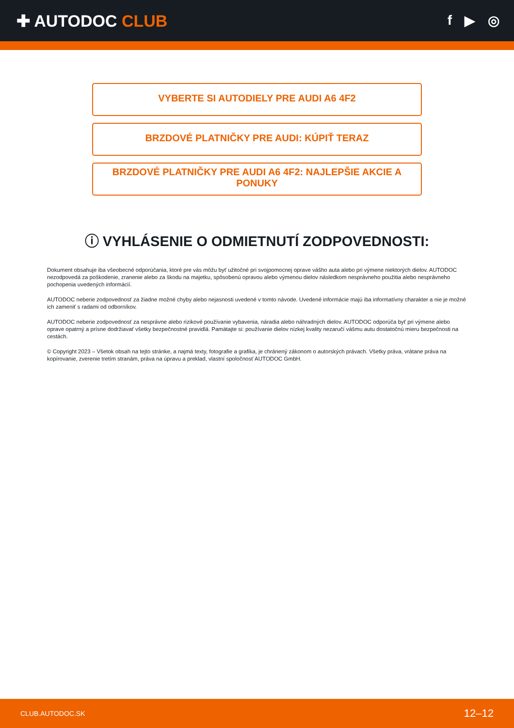✚ AUTODOC CLUB
f ▶ ◎
VYBERTE SI AUTODIELY PRE AUDI A6 4F2
BRZDOVÉ PLATNIČKY PRE AUDI: KÚPIŤ TERAZ
BRZDOVÉ PLATNIČKY PRE AUDI A6 4F2: NAJLEPŠIE AKCIE A PONUKY
ⓘ VYHLÁSENIE O ODMIETNUTÍ ZODPOVEDNOSTI:
Dokument obsahuje iba všeobecné odporúčania, ktoré pre vás môžu byť užitočné pri svojpomocnej oprave vášho auta alebo pri výmene niektorých dielov. AUTODOC nezodpovedá za poškodenie, zranenie alebo za škodu na majetku, spôsobenú opravou alebo výmenou dielov následkom nesprávneho použitia alebo nesprávneho pochopenia uvedených informácií.
AUTODOC neberie zodpovednosť za žiadne možné chyby alebo nejasnosti uvedené v tomto návode. Uvedené informácie majú iba informatívny charakter a nie je možné ich zameniť s radami od odborníkov.
AUTODOC neberie zodpovednosť za nesprávne alebo rizikové používanie vybavenia, náradia alebo náhradných dielov. AUTODOC odporúča byť pri výmene alebo oprave opatrný a prísne dodržiavať všetky bezpečnostné pravidlá. Pamätajte si: používanie dielov nízkej kvality nezaručí vášmu autu dostatočnú mieru bezpečnosti na cestách.
© Copyright 2023 – Všetok obsah na tejto stránke, a najmä texty, fotografie a grafika, je chránený zákonom o autorských právach. Všetky práva, vrátane práva na kopírovanie, zverenie tretím stranám, práva na úpravu a preklad, vlastní spoločnosť AUTODOC GmbH.
CLUB.AUTODOC.SK 12–12